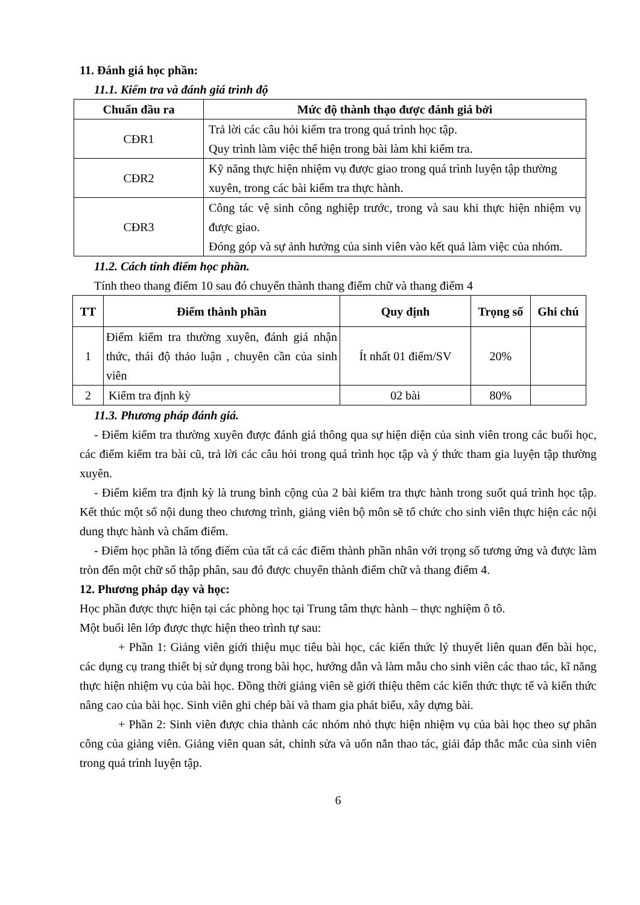11. Đánh giá học phần:
11.1. Kiểm tra và đánh giá trình độ
| Chuẩn đầu ra | Mức độ thành thạo được đánh giá bởi |
| --- | --- |
| CĐR1 | Trả lời các câu hỏi kiểm tra trong quá trình học tập. Quy trình làm việc thể hiện trong bài làm khi kiểm tra. |
| CĐR2 | Kỹ năng thực hiện nhiệm vụ được giao trong quá trình luyện tập thường xuyên, trong các bài kiểm tra thực hành. |
| CĐR3 | Công tác vệ sinh công nghiệp trước, trong và sau khi thực hiện nhiệm vụ được giao. Đóng góp và sự ảnh hưởng của sinh viên vào kết quả làm việc của nhóm. |
11.2. Cách tính điểm học phần.
Tính theo thang điểm 10 sau đó chuyển thành thang điểm chữ và thang điểm 4
| TT | Điểm thành phần | Quy định | Trọng số | Ghi chú |
| --- | --- | --- | --- | --- |
| 1 | Điểm kiểm tra thường xuyên, đánh giá nhận thức, thái độ thảo luận , chuyên cần của sinh viên | Ít nhất 01 điểm/SV | 20% | |
| 2 | Kiểm tra định kỳ | 02 bài | 80% | |
11.3. Phương pháp đánh giá.
- Điểm kiểm tra thường xuyên được đánh giá thông qua sự hiện diện của sinh viên trong các buổi học, các điểm kiểm tra bài cũ, trả lời các câu hỏi trong quá trình học tập và ý thức tham gia luyện tập thường xuyên.
- Điểm kiểm tra định kỳ là trung bình cộng của 2 bài kiểm tra thực hành trong suốt quá trình học tập. Kết thúc một số nội dung theo chương trình, giảng viên bộ môn sẽ tổ chức cho sinh viên thực hiện các nội dung thực hành và chấm điểm.
- Điểm học phần là tổng điểm của tất cả các điểm thành phần nhân với trọng số tương ứng và được làm tròn đến một chữ số thập phân, sau đó được chuyển thành điểm chữ và thang điểm 4.
12. Phương pháp dạy và học:
Học phần được thực hiện tại các phòng học tại Trung tâm thực hành – thực nghiệm ô tô.
Một buổi lên lớp được thực hiện theo trình tự sau:
+ Phần 1: Giảng viên giới thiệu mục tiêu bài học, các kiến thức lý thuyết liên quan đến bài học, các dụng cụ trang thiết bị sử dụng trong bài học, hướng dẫn và làm mẫu cho sinh viên các thao tác, kĩ năng thực hiện nhiệm vụ của bài học. Đồng thời giảng viên sẽ giới thiệu thêm các kiến thức thực tế và kiến thức nâng cao của bài học. Sinh viên ghi chép bài và tham gia phát biểu, xây dựng bài.
+ Phần 2: Sinh viên được chia thành các nhóm nhỏ thực hiện nhiệm vụ của bài học theo sự phân công của giảng viên. Giảng viên quan sát, chỉnh sửa và uốn nắn thao tác, giải đáp thắc mắc của sinh viên trong quá trình luyện tập.
6